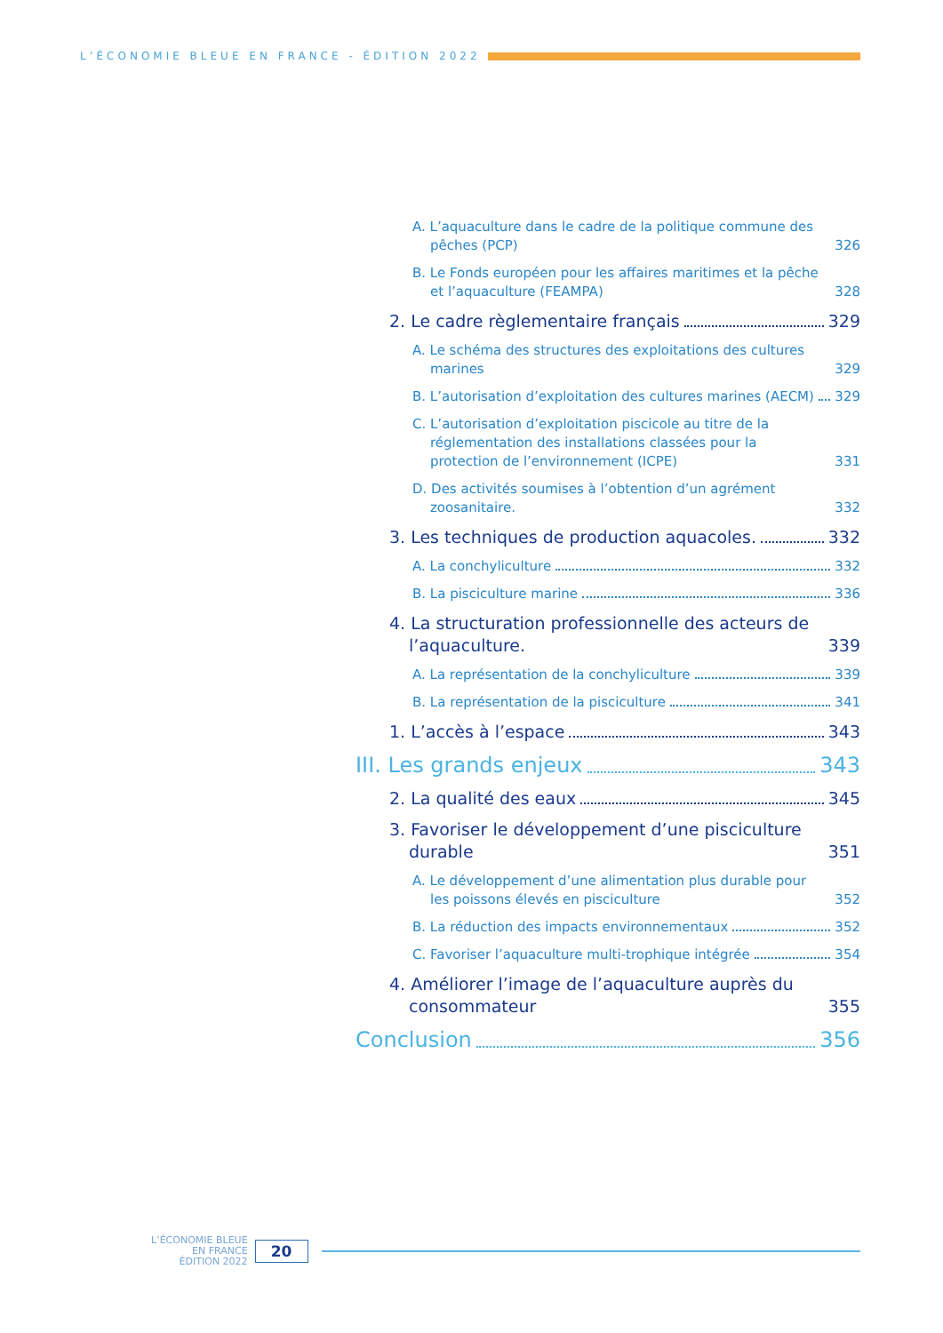L’ÉCONOMIE BLEUE EN FRANCE - ÉDITION 2022
A. L’aquaculture dans le cadre de la politique commune des pêches (PCP) 326
B. Le Fonds européen pour les affaires maritimes et la pêche et l’aquaculture (FEAMPA) 328
2. Le cadre règlementaire français 329
A. Le schéma des structures des exploitations des cultures marines 329
B. L’autorisation d’exploitation des cultures marines (AECM) 329
C. L’autorisation d’exploitation piscicole au titre de la réglementation des installations classées pour la protection de l’environnement (ICPE) 331
D. Des activités soumises à l’obtention d’un agrément zoosanitaire. 332
3. Les techniques de production aquacoles. 332
A. La conchyliculture 332
B. La pisciculture marine 336
4. La structuration professionnelle des acteurs de l’aquaculture. 339
A. La représentation de la conchyliculture 339
B. La représentation de la pisciculture 341
1. L’accès à l’espace 343
III. Les grands enjeux 343
2. La qualité des eaux 345
3. Favoriser le développement d’une pisciculture durable 351
A. Le développement d’une alimentation plus durable pour les poissons élevés en pisciculture 352
B. La réduction des impacts environnementaux 352
C. Favoriser l’aquaculture multi-trophique intégrée 354
4. Améliorer l’image de l’aquaculture auprès du consommateur 355
Conclusion 356
L’ÉCONOMIE BLEUE
EN FRANCE
ÉDITION 2022
20